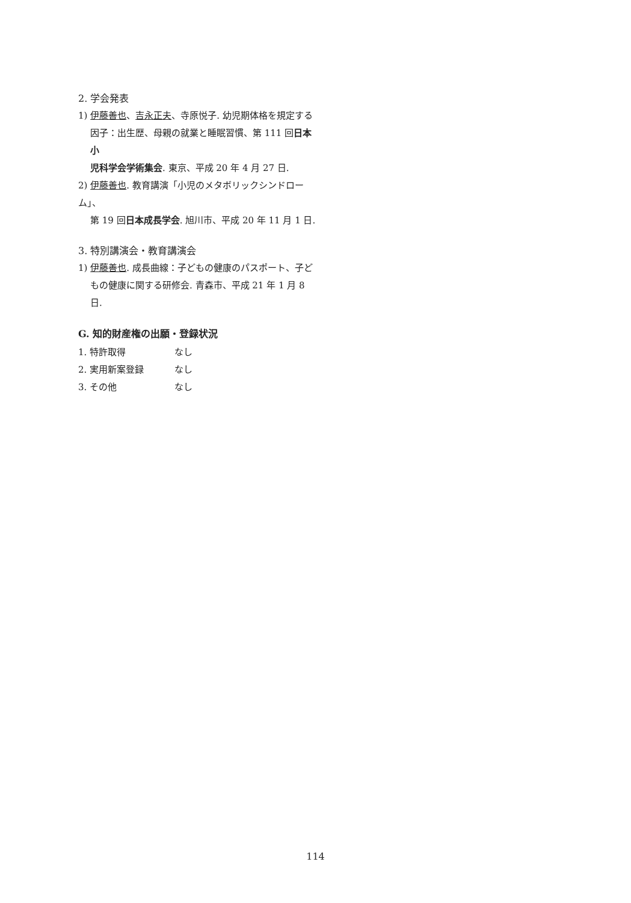2. 学会発表
1) 伊藤善也、吉永正夫、寺原悦子. 幼児期体格を規定する
因子：出生歴、母親の就業と睡眠習慣、第 111 回日本小
児科学会学術集会. 東京、平成 20 年 4 月 27 日.
2) 伊藤善也. 教育講演「小児のメタボリックシンドローム」、
第 19 回日本成長学会. 旭川市、平成 20 年 11 月 1 日.
3. 特別講演会・教育講演会
1) 伊藤善也. 成長曲線：子どもの健康のパスポート、子ど
もの健康に関する研修会. 青森市、平成 21 年 1 月 8 日.
G. 知的財産権の出願・登録状況
1. 特許取得 なし
2. 実用新案登録 なし
3. その他 なし
114